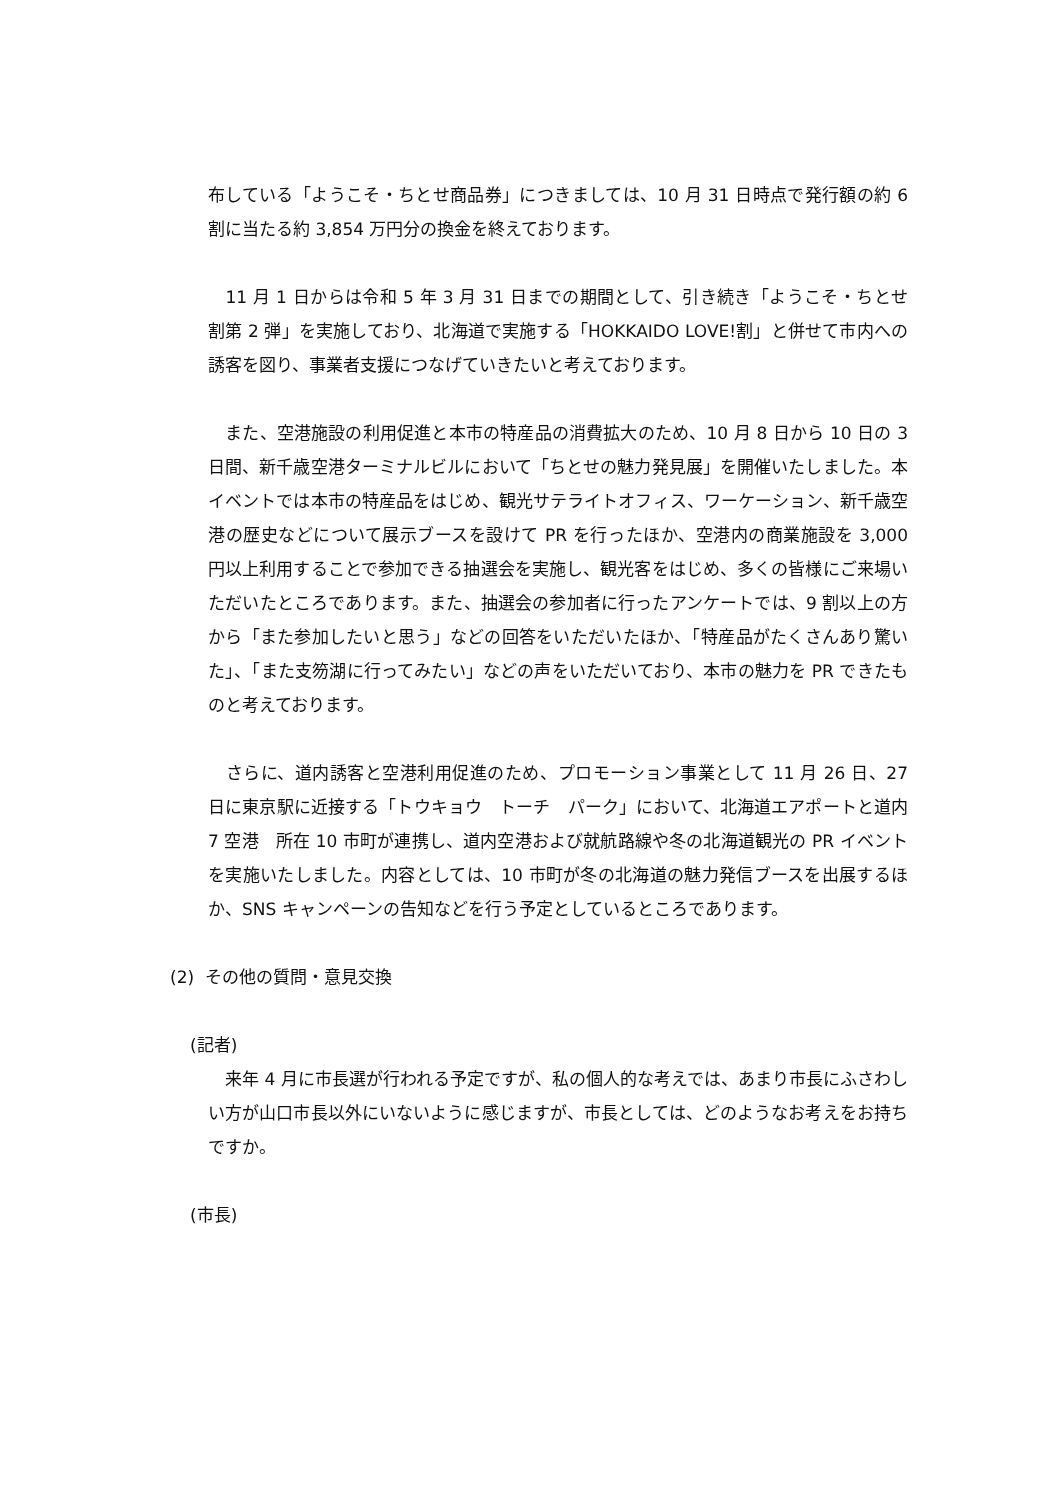布している「ようこそ・ちとせ商品券」につきましては、10 月 31 日時点で発行額の約 6 割に当たる約 3,854 万円分の換金を終えております。
　11 月 1 日からは令和 5 年 3 月 31 日までの期間として、引き続き「ようこそ・ちとせ割第 2 弾」を実施しており、北海道で実施する「HOKKAIDO LOVE!割」と併せて市内への誘客を図り、事業者支援につなげていきたいと考えております。
　また、空港施設の利用促進と本市の特産品の消費拡大のため、10 月 8 日から 10 日の 3 日間、新千歳空港ターミナルビルにおいて「ちとせの魅力発見展」を開催いたしました。本イベントでは本市の特産品をはじめ、観光サテライトオフィス、ワーケーション、新千歳空港の歴史などについて展示ブースを設けて PR を行ったほか、空港内の商業施設を 3,000 円以上利用することで参加できる抽選会を実施し、観光客をはじめ、多くの皆様にご来場いただいたところであります。また、抽選会の参加者に行ったアンケートでは、9 割以上の方から「また参加したいと思う」などの回答をいただいたほか、「特産品がたくさんあり驚いた」、「また支笏湖に行ってみたい」などの声をいただいており、本市の魅力を PR できたものと考えております。
　さらに、道内誘客と空港利用促進のため、プロモーション事業として 11 月 26 日、27 日に東京駅に近接する「トウキョウ　トーチ　パーク」において、北海道エアポートと道内 7 空港　所在 10 市町が連携し、道内空港および就航路線や冬の北海道観光の PR イベントを実施いたしました。内容としては、10 市町が冬の北海道の魅力発信ブースを出展するほか、SNS キャンペーンの告知などを行う予定としているところであります。
(2) その他の質問・意見交換
(記者)
　来年 4 月に市長選が行われる予定ですが、私の個人的な考えでは、あまり市長にふさわしい方が山口市長以外にいないように感じますが、市長としては、どのようなお考えをお持ちですか。
(市長)